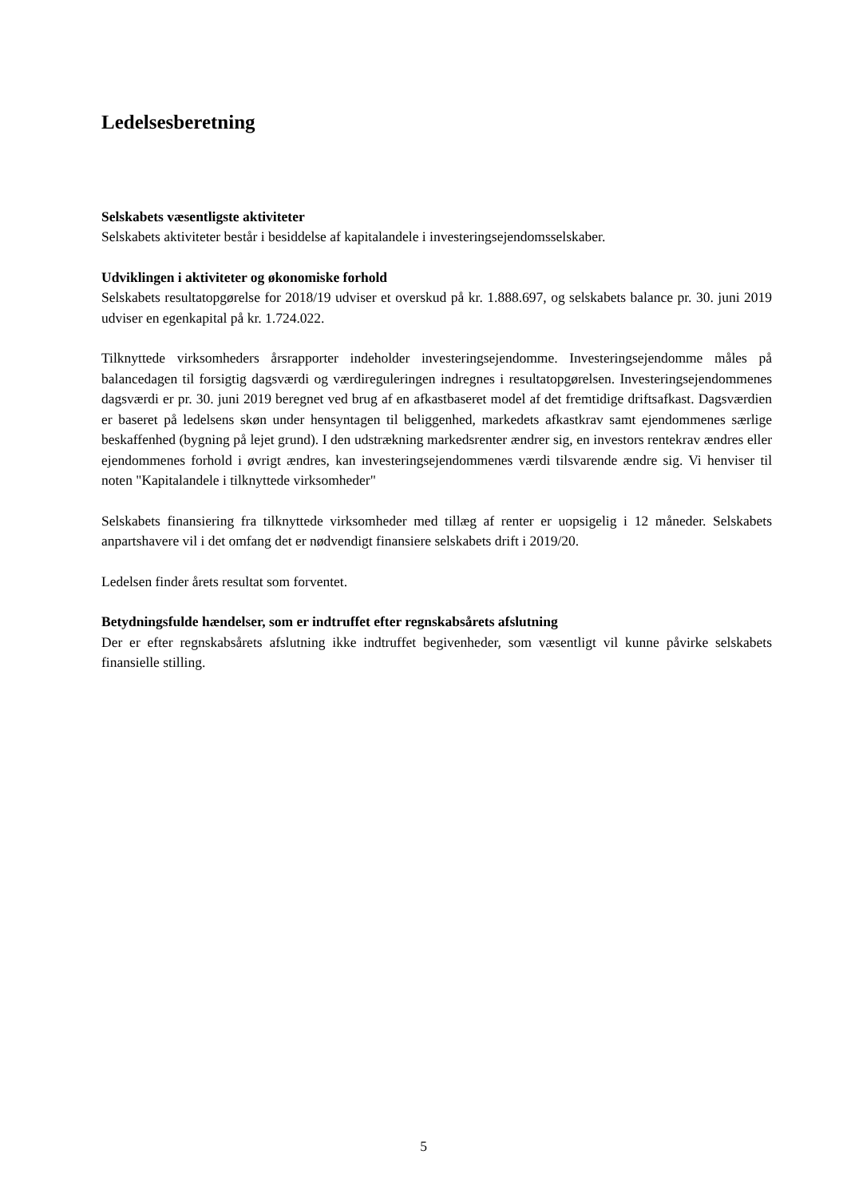Ledelsesberetning
Selskabets væsentligste aktiviteter
Selskabets aktiviteter består i besiddelse af kapitalandele i investeringsejendomsselskaber.
Udviklingen i aktiviteter og økonomiske forhold
Selskabets resultatopgørelse for 2018/19 udviser et overskud på kr. 1.888.697, og selskabets balance pr. 30. juni 2019 udviser en egenkapital på kr. 1.724.022.
Tilknyttede virksomheders årsrapporter indeholder investeringsejendomme. Investeringsejendomme måles på balancedagen til forsigtig dagsværdi og værdireguleringen indregnes i resultatopgørelsen. Investeringsejendommenes dagsværdi er pr. 30. juni 2019 beregnet ved brug af en afkastbaseret model af det fremtidige driftsafkast. Dagsværdien er baseret på ledelsens skøn under hensyntagen til beliggenhed, markedets afkastkrav samt ejendommenes særlige beskaffenhed (bygning på lejet grund). I den udstrækning markedsrenter ændrer sig, en investors rentekrav ændres eller ejendommenes forhold i øvrigt ændres, kan investeringsejendommenes værdi tilsvarende ændre sig. Vi henviser til noten "Kapitalandele i tilknyttede virksomheder"
Selskabets finansiering fra tilknyttede virksomheder med tillæg af renter er uopsigelig i 12 måneder. Selskabets anpartshavere vil i det omfang det er nødvendigt finansiere selskabets drift i 2019/20.
Ledelsen finder årets resultat som forventet.
Betydningsfulde hændelser, som er indtruffet efter regnskabsårets afslutning
Der er efter regnskabsårets afslutning ikke indtruffet begivenheder, som væsentligt vil kunne påvirke selskabets finansielle stilling.
5